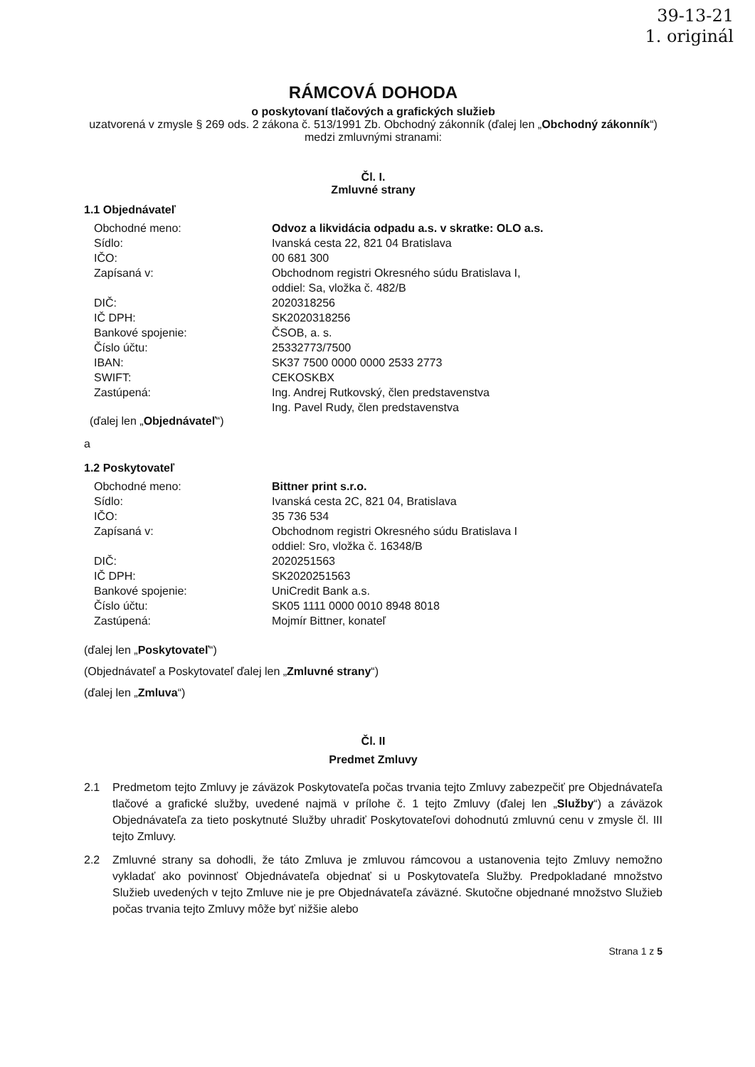39-13-21
1. originál
RÁMCOVÁ DOHODA
o poskytovaní tlačových a grafických služieb
uzatvorená v zmysle § 269 ods. 2 zákona č. 513/1991 Zb. Obchodný zákonník (ďalej len „Obchodný zákonník“) medzi zmluvnými stranami:
Čl. I.
Zmluvné strany
1.1 Objednávateľ
| Obchodné meno: | Odvoz a likvidácia odpadu a.s. v skratke: OLO a.s. |
| Sídlo: | Ivanská cesta 22, 821 04 Bratislava |
| IČO: | 00 681 300 |
| Zapísaná v: | Obchodnom registri Okresného súdu Bratislava I, oddiel: Sa, vložka č. 482/B |
| DIČ: | 2020318256 |
| IČ DPH: | SK2020318256 |
| Bankové spojenie: | ČSOB, a. s. |
| Číslo účtu: | 25332773/7500 |
| IBAN: | SK37 7500 0000 0000 2533 2773 |
| SWIFT: | CEKOSKBX |
| Zastúpená: | Ing. Andrej Rutkovský, člen predstavenstva Ing. Pavel Rudy, člen predstavenstva |
(ďalej len „Objednávateľ“)
a
1.2 Poskytovateľ
| Obchodné meno: | Bittner print s.r.o. |
| Sídlo: | Ivanská cesta 2C, 821 04, Bratislava |
| IČO: | 35 736 534 |
| Zapísaná v: | Obchodnom registri Okresného súdu Bratislava I oddiel: Sro, vložka č. 16348/B |
| DIČ: | 2020251563 |
| IČ DPH: | SK2020251563 |
| Bankové spojenie: | UniCredit Bank a.s. |
| Číslo účtu: | SK05 1111 0000 0010 8948 8018 |
| Zastúpená: | Mojmír Bittner, konateľ |
(ďalej len „Poskytovateľ“)
(Objednávateľ a Poskytovateľ ďalej len „Zmluvné strany“)
(ďalej len „Zmluva“)
Čl. II
Predmet Zmluvy
2.1 Predmetom tejto Zmluvy je záväzok Poskytovateľa počas trvania tejto Zmluvy zabezpečiť pre Objednávateľa tlačové a grafické služby, uvedené najmä v prílohe č. 1 tejto Zmluvy (ďalej len „Služby“) a záväzok Objednávateľa za tieto poskytnuté Služby uhradiť Poskytovateľovi dohodnutú zmluvnú cenu v zmysle čl. III tejto Zmluvy.
2.2 Zmluvné strany sa dohodli, že táto Zmluva je zmluvou rámcovou a ustanovenia tejto Zmluvy nemožno vykladať ako povinnosť Objednávateľa objednať si u Poskytovateľa Služby. Predpokladané množstvo Služieb uvedených v tejto Zmluve nie je pre Objednávateľa záväzné. Skutočne objednané množstvo Služieb počas trvania tejto Zmluvy môže byť nižšie alebo
Strana 1 z 5